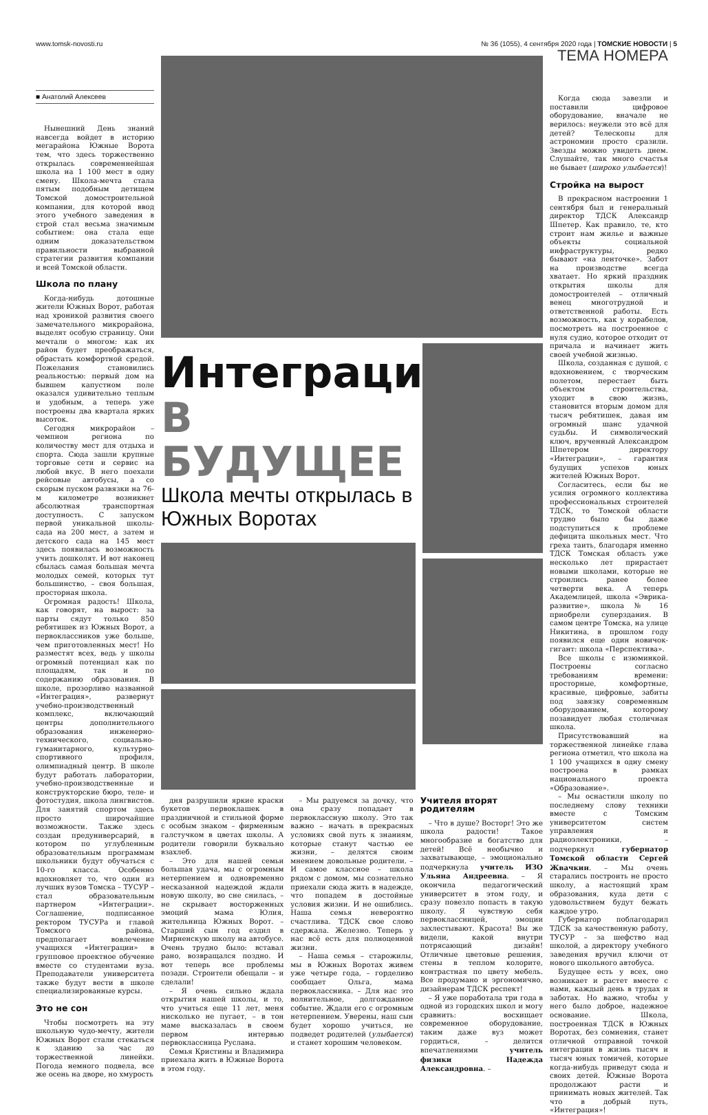www.tomsk-novosti.ru № 36 (1055), 4 сентября 2020 года | ТОМСКИЕ НОВОСТИ | 5
■ Анатолий Алексеев
Нынешний День знаний навсегда войдет в историю мегарайона Южные Ворота тем, что здесь торжественно открылась современнейшая школа на 1 100 мест в одну смену. Школа-мечта стала пятым подобным детищем Томской домостроительной компании, для которой ввод этого учебного заведения в строй стал весьма значимым событием: она стала еще одним доказательством правильности выбранной стратегии развития компании и всей Томской области.
Школа по плану
Когда-нибудь дотошные жители Южных Ворот, работая над хроникой развития своего замечательного микрорайона, выделят особую страницу. Они мечтали о многом: как их район будет преображаться, обрастать комфортной средой. Пожелания становились реальностью: первый дом на бывшем капустном поле оказался удивительно теплым и удобным, а теперь уже построены два квартала ярких высоток.
Сегодня микрорайон – чемпион региона по количеству мест для отдыха и спорта. Сюда зашли крупные торговые сети и сервис на любой вкус. В него поехали рейсовые автобусы, а со скорым пуском развязки на 76-м километре возникнет абсолютная транспортная доступность. С запуском первой уникальной школы-сада на 200 мест, а затем и детского сада на 145 мест здесь появилась возможность учить дошколят. И вот наконец сбылась самая большая мечта молодых семей, которых тут большинство, – своя большая, просторная школа.
Огромная радость! Школа, как говорят, на вырост: за парты сядут только 850 ребятишек из Южных Ворот, а первоклассников уже больше, чем приготовленных мест! Но разместят всех, ведь у школы огромный потенциал как по площадям, так и по содержанию образования. В школе, прозорливо названной «Интеграция», развернут учебно-производственный комплекс, включающий центры дополнительного образования инженерно-технического, социально-гуманитарного, культурно-спортивного профиля, олимпиадный центр. В школе будут работать лаборатории, учебно-производственные и конструкторские бюро, теле- и фотостудия, школа лингвистов. Для занятий спортом здесь просто широчайшие возможности. Также здесь создан предуниверсарий, в котором по углубленным образовательным программам школьники будут обучаться с 10-го класса. Особенно вдохновляет то, что один из лучших вузов Томска – ТУСУР – стал образовательным партнером «Интеграции». Соглашение, подписанное ректором ТУСУРа и главой Томского района, предполагает вовлечение учащихся «Интеграции» в групповое проектное обучение вместе со студентами вуза. Преподаватели университета также будут вести в школе специализированные курсы.
Это не сон
Чтобы посмотреть на эту школьную чудо-мечту, жители Южных Ворот стали стекаться к зданию за час до торжественной линейки. Погода немного подвела, все же осень на дворе, но хмурость
Интеграция
В БУДУЩЕЕ
Школа мечты открылась в Южных Воротах
дня разрушили яркие краски букетов первоклашек в праздничной и стильной форме с особым знаком – фирменным галстучком в цветах школы. А родители говорили буквально взахлеб.
– Это для нашей семьи большая удача, мы с огромным нетерпением и одновременно несказанной надеждой ждали новую школу, во сне снилась, – не скрывает восторженных эмоций мама Юлия, жительница Южных Ворот. – Старший сын год ездил в Мирненскую школу на автобусе. Очень трудно было: вставал рано, возвращался поздно. И вот теперь все проблемы позади. Строители обещали – и сделали!
– Я очень сильно ждала открытия нашей школы, и то, что учиться еще 11 лет, меня нисколько не пугает, – в тон маме высказалась в своем первом интервью первоклассница Руслана.
Семья Кристины и Владимира приехала жить в Южные Ворота в этом году.
– Мы радуемся за дочку, что она сразу попадает в первоклассную школу. Это так важно – начать в прекрасных условиях свой путь к знаниям, которые станут частью ее жизни, – делятся своим мнением довольные родители. – И самое классное – школа рядом с домом, мы сознательно приехали сюда жить в надежде, что попадем в достойные условия жизни. И не ошиблись. Наша семья невероятно счастлива. ТДСК свое слово сдержала. Железно. Теперь у нас всё есть для полноценной жизни.
– Наша семья – старожилы, мы в Южных Воротах живем уже четыре года, – горделиво сообщает Ольга, мама первоклассника. – Для нас это волнительное, долгожданное событие. Ждали его с огромным нетерпением. Уверены, наш сын будет хорошо учиться, не подведет родителей (улыбается) и станет хорошим человеком.
Учителя вторят родителям
– Что в душе? Восторг! Это же школа радости! Такое многообразие и богатство для детей! Всё необычно и захватывающе, – эмоционально подчеркнула учитель ИЗО Ульяна Андреевна. – Я окончила педагогический университет в этом году, и сразу повезло попасть в такую школу. Я чувствую себя первоклассницей, эмоции захлестывают. Красота! Вы же видели, какой внутри потрясающий дизайн! Отличные цветовые решения, стены в теплом колорите, контрастная по цвету мебель. Все продумано и эргономично, дизайнерам ТДСК респект!
– Я уже поработала три года в одной из городских школ и могу сравнить: восхищает современное оборудование, таким даже вуз может гордиться, – делится впечатлениями учитель физики Надежда Александровна. –
ТЕМА НОМЕРА
Когда сюда завезли и поставили цифровое оборудование, вначале не верилось: неужели это всё для детей? Телескопы для астрономии просто сразили. Звезды можно увидеть днем. Слушайте, так много счастья не бывает (широко улыбается)!
Стройка на вырост
В прекрасном настроении 1 сентября был и генеральный директор ТДСК Александр Шпетер. Как правило, те, кто строит нам жилье и важные объекты социальной инфраструктуры, редко бывают «на ленточке». Забот на производстве всегда хватает. Но яркий праздник открытия школы для домостроителей – отличный венец многотрудной и ответственной работы. Есть возможность, как у корабелов, посмотреть на построенное с нуля судно, которое отходит от причала и начинает жить своей учебной жизнью.
Школа, созданная с душой, с вдохновением, с творческим полетом, перестает быть объектом строительства, уходит в свою жизнь, становится вторым домом для тысяч ребятишек, давая им огромный шанс удачной судьбы. И символический ключ, врученный Александром Шпетером директору «Интеграции», – гарантия будущих успехов юных жителей Южных Ворот.
Согласитесь, если бы не усилия огромного коллектива профессиональных строителей ТДСК, то Томской области трудно было бы даже подступиться к проблеме дефицита школьных мест. Что греха таить, благодаря именно ТДСК Томская область уже несколько лет прирастает новыми школами, которые не строились ранее более четверти века. А теперь Академлицей, школа «Эврика-развитие», школа № 16 приобрели суперздания. В самом центре Томска, на улице Никитина, в прошлом году появился еще один новичок-гигант: школа «Перспектива».
Все школы с изюминкой. Построены согласно требованиям времени: просторные, комфортные, красивые, цифровые, забиты под завязку современным оборудованием, которому позавидует любая столичная школа.
Присутствовавший на торжественной линейке глава региона отметил, что школа на 1 100 учащихся в одну смену построена в рамках национального проекта «Образование».
– Мы оснастили школу по последнему слову техники вместе с Томским университетом систем управления и радиоэлектроники, – подчеркнул губернатор Томской области Сергей Жвачкин. – Мы очень старались построить не просто школу, а настоящий храм образования, куда дети с удовольствием будут бежать каждое утро.
Губернатор поблагодарил ТДСК за качественную работу, ТУСУР – за шефство над школой, а директору учебного заведения вручил ключи от нового школьного автобуса.
Будущее есть у всех, оно возникает и растет вместе с нами, каждый день в трудах и заботах. Но важно, чтобы у него было доброе, надежное основание. Школа, построенная ТДСК в Южных Воротах, без сомнения, станет отличной отправной точкой интеграции в жизнь тысяч и тысяч юных томичей, которые когда-нибудь приведут сюда и своих детей. Южные Ворота продолжают расти и принимать новых жителей. Так что в добрый путь, «Интеграция»!